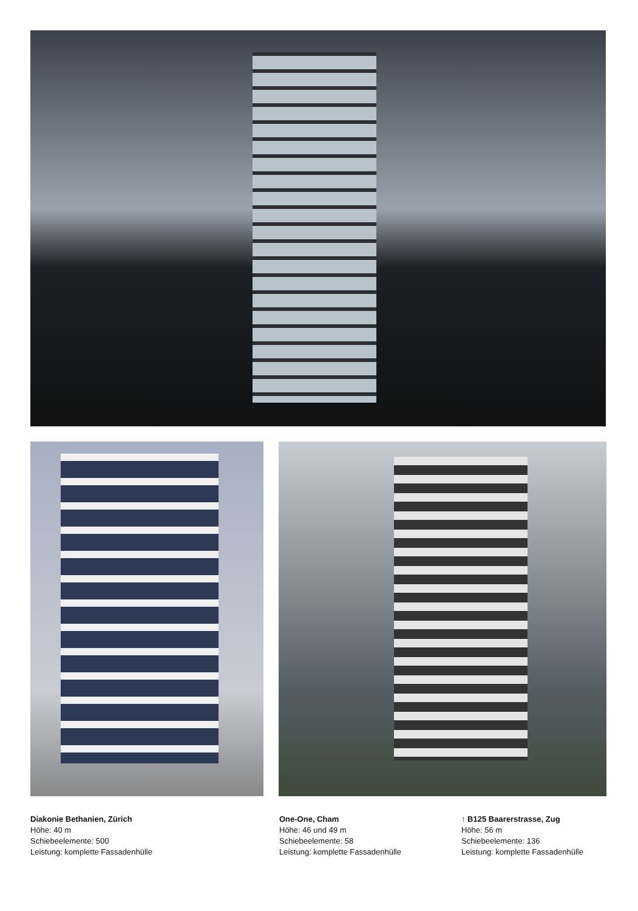Diakonie Bethanien, Zürich
Höhe: 40 m
Schiebeelemente: 500
Leistung: komplette Fassadenhülle
One-One, Cham
Höhe: 46 und 49 m
Schiebeelemente: 58
Leistung: komplette Fassadenhülle
↑ B125 Baarerstrasse, Zug
Höhe: 56 m
Schiebeelemente: 136
Leistung: komplette Fassadenhülle